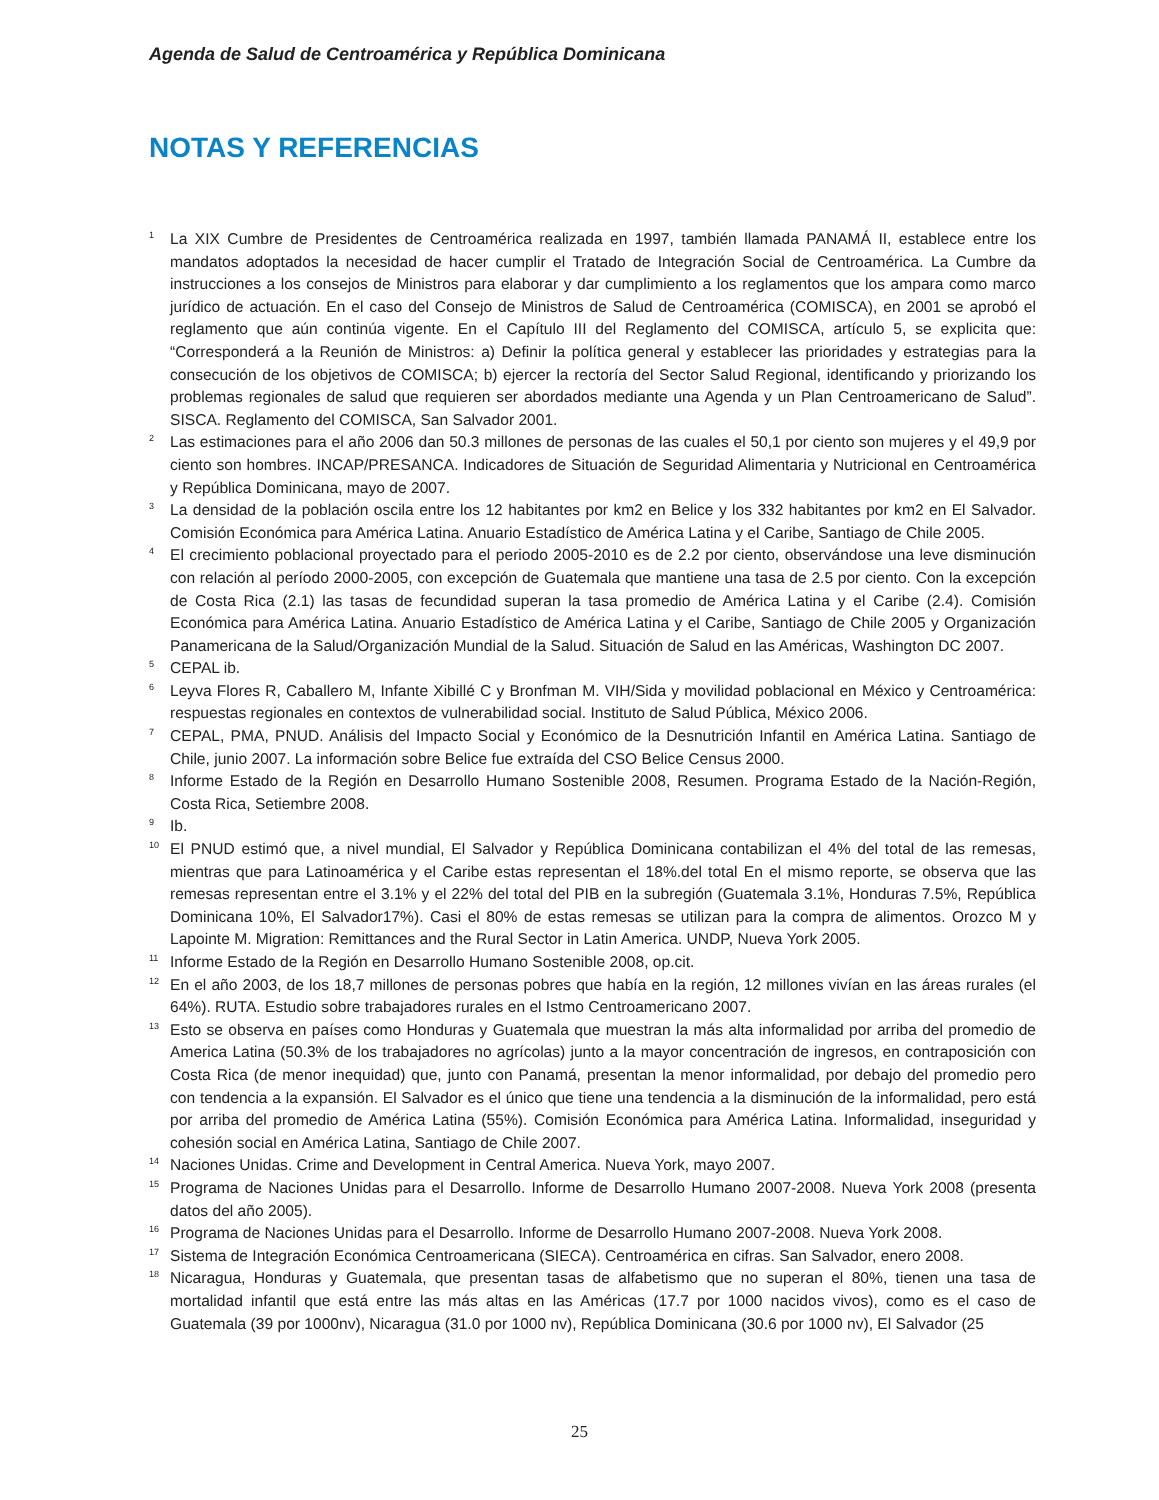Agenda de Salud de Centroamérica y República Dominicana
NOTAS Y REFERENCIAS
<sup>1</sup>
La XIX Cumbre de Presidentes de Centroamérica realizada en 1997, también llamada PANAMÁ II, establece entre los mandatos adoptados la necesidad de hacer cumplir el Tratado de Integración Social de Centroamérica. La Cumbre da instrucciones a los consejos de Ministros para elaborar y dar cumplimiento a los reglamentos que los ampara como marco jurídico de actuación. En el caso del Consejo de Ministros de Salud de Centroamérica (COMISCA), en 2001 se aprobó el reglamento que aún continúa vigente. En el Capítulo III del Reglamento del COMISCA, artículo 5, se explicita que: “Corresponderá a la Reunión de Ministros: a) Definir la política general y establecer las prioridades y estrategias para la consecución de los objetivos de COMISCA; b) ejercer la rectoría del Sector Salud Regional, identificando y priorizando los problemas regionales de salud que requieren ser abordados mediante una Agenda y un Plan Centroamericano de Salud”. SISCA. Reglamento del COMISCA, San Salvador 2001.
<sup>2</sup>
Las estimaciones para el año 2006 dan 50.3 millones de personas de las cuales el 50,1 por ciento son mujeres y el 49,9 por ciento son hombres. INCAP/PRESANCA. Indicadores de Situación de Seguridad Alimentaria y Nutricional en Centroamérica y República Dominicana, mayo de 2007.
<sup>3</sup>
La densidad de la población oscila entre los 12 habitantes por km2 en Belice y los 332 habitantes por km2 en El Salvador. Comisión Económica para América Latina. Anuario Estadístico de América Latina y el Caribe, Santiago de Chile 2005.
<sup>4</sup>
El crecimiento poblacional proyectado para el periodo 2005-2010 es de 2.2 por ciento, observándose una leve disminución con relación al período 2000-2005, con excepción de Guatemala que mantiene una tasa de 2.5 por ciento. Con la excepción de Costa Rica (2.1) las tasas de fecundidad superan la tasa promedio de América Latina y el Caribe (2.4). Comisión Económica para América Latina. Anuario Estadístico de América Latina y el Caribe, Santiago de Chile 2005 y Organización Panamericana de la Salud/Organización Mundial de la Salud. Situación de Salud en las Américas, Washington DC 2007.
<sup>5</sup>
CEPAL ib.
<sup>6</sup>
Leyva Flores R, Caballero M, Infante Xibillé C y Bronfman M. VIH/Sida y movilidad poblacional en México y Centroamérica: respuestas regionales en contextos de vulnerabilidad social. Instituto de Salud Pública, México 2006.
<sup>7</sup>
CEPAL, PMA, PNUD. Análisis del Impacto Social y Económico de la Desnutrición Infantil en América Latina. Santiago de Chile, junio 2007. La información sobre Belice fue extraída del CSO Belice Census 2000.
<sup>8</sup>
Informe Estado de la Región en Desarrollo Humano Sostenible 2008, Resumen. Programa Estado de la Nación-Región, Costa Rica, Setiembre 2008.
<sup>9</sup>
Ib.
<sup>10</sup>
El PNUD estimó que, a nivel mundial, El Salvador y República Dominicana contabilizan el 4% del total de las remesas, mientras que para Latinoamérica y el Caribe estas representan el 18%.del total En el mismo reporte, se observa que las remesas representan entre el 3.1% y el 22% del total del PIB en la subregión (Guatemala 3.1%, Honduras 7.5%, República Dominicana 10%, El Salvador17%). Casi el 80% de estas remesas se utilizan para la compra de alimentos. Orozco M y Lapointe M. Migration: Remittances and the Rural Sector in Latin America. UNDP, Nueva York 2005.
<sup>11</sup>
Informe Estado de la Región en Desarrollo Humano Sostenible 2008, op.cit.
<sup>12</sup>
En el año 2003, de los 18,7 millones de personas pobres que había en la región, 12 millones vivían en las áreas rurales (el 64%). RUTA. Estudio sobre trabajadores rurales en el Istmo Centroamericano 2007.
<sup>13</sup>
Esto se observa en países como Honduras y Guatemala que muestran la más alta informalidad por arriba del promedio de America Latina (50.3% de los trabajadores no agrícolas) junto a la mayor concentración de ingresos, en contraposición con Costa Rica (de menor inequidad) que, junto con Panamá, presentan la menor informalidad, por debajo del promedio pero con tendencia a la expansión. El Salvador es el único que tiene una tendencia a la disminución de la informalidad, pero está por arriba del promedio de América Latina (55%). Comisión Económica para América Latina. Informalidad, inseguridad y cohesión social en América Latina, Santiago de Chile 2007.
<sup>14</sup>
Naciones Unidas. Crime and Development in Central America. Nueva York, mayo 2007.
<sup>15</sup>
Programa de Naciones Unidas para el Desarrollo. Informe de Desarrollo Humano 2007-2008. Nueva York 2008 (presenta datos del año 2005).
<sup>16</sup>
Programa de Naciones Unidas para el Desarrollo. Informe de Desarrollo Humano 2007-2008. Nueva York 2008.
<sup>17</sup>
Sistema de Integración Económica Centroamericana (SIECA). Centroamérica en cifras. San Salvador, enero 2008.
<sup>18</sup>
Nicaragua, Honduras y Guatemala, que presentan tasas de alfabetismo que no superan el 80%, tienen una tasa de mortalidad infantil que está entre las más altas en las Américas (17.7 por 1000 nacidos vivos), como es el caso de Guatemala (39 por 1000nv), Nicaragua (31.0 por 1000 nv), República Dominicana (30.6 por 1000 nv), El Salvador (25
25